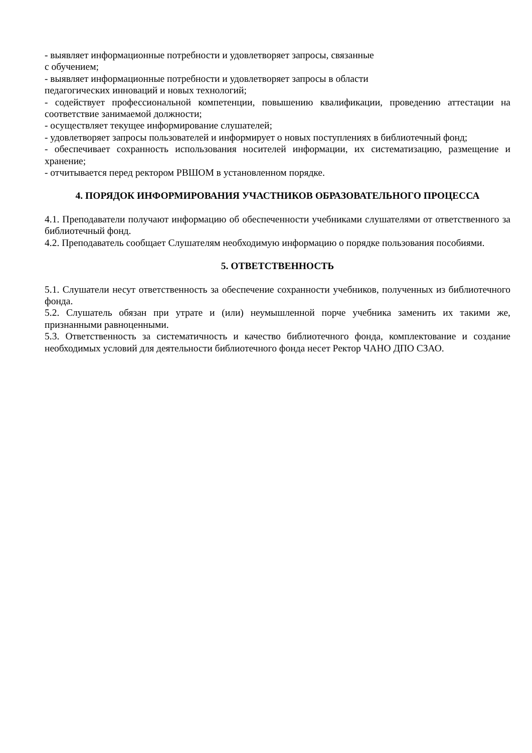- выявляет информационные потребности и удовлетворяет запросы, связанные
с обучением;
- выявляет информационные потребности и удовлетворяет запросы в области
педагогических инноваций и новых технологий;
- содействует профессиональной компетенции, повышению квалификации, проведению аттестации на соответствие занимаемой должности;
- осуществляет текущее информирование слушателей;
- удовлетворяет запросы пользователей и информирует о новых поступлениях в библиотечный фонд;
- обеспечивает сохранность использования носителей информации, их систематизацию, размещение и хранение;
- отчитывается перед ректором РВШОМ в установленном порядке.
4. ПОРЯДОК ИНФОРМИРОВАНИЯ УЧАСТНИКОВ ОБРАЗОВАТЕЛЬНОГО ПРОЦЕССА
4.1. Преподаватели получают информацию об обеспеченности учебниками слушателями от ответственного за библиотечный фонд.
4.2. Преподаватель сообщает Слушателям необходимую информацию о порядке пользования пособиями.
5. ОТВЕТСТВЕННОСТЬ
5.1. Слушатели несут ответственность за обеспечение сохранности учебников, полученных из библиотечного фонда.
5.2. Слушатель обязан при утрате и (или) неумышленной порче учебника заменить их такими же, признанными равноценными.
5.3. Ответственность за систематичность и качество библиотечного фонда, комплектование и создание необходимых условий для деятельности библиотечного фонда несет Ректор ЧАНО ДПО СЗАО.